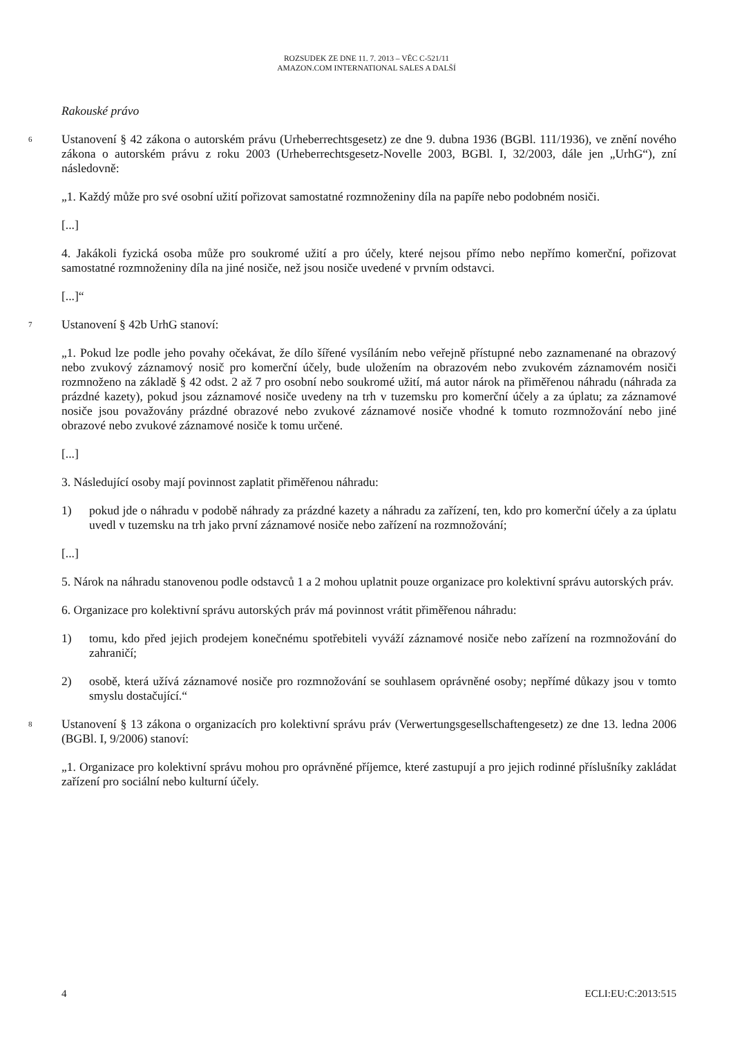ROZSUDEK ZE DNE 11. 7. 2013 – VĚC C-521/11
AMAZON.COM INTERNATIONAL SALES A DALŠÍ
Rakouské právo
6
Ustanovení § 42 zákona o autorském právu (Urheberrechtsgesetz) ze dne 9. dubna 1936 (BGBl. 111/1936), ve znění nového zákona o autorském právu z roku 2003 (Urheberrechtsgesetz-Novelle 2003, BGBl. I, 32/2003, dále jen „UrhG“), zní následovně:
„1. Každý může pro své osobní užití pořizovat samostatné rozmnoženiny díla na papíře nebo podobném nosiči.
[...]
4. Jakákoli fyzická osoba může pro soukromé užití a pro účely, které nejsou přímo nebo nepřímo komerční, pořizovat samostatné rozmnoženiny díla na jiné nosiče, než jsou nosiče uvedené v prvním odstavci.
[...]“
7
Ustanovení § 42b UrhG stanoví:
„1. Pokud lze podle jeho povahy očekávat, že dílo šířené vysíláním nebo veřejně přístupné nebo zaznamenané na obrazový nebo zvukový záznamový nosič pro komerční účely, bude uložením na obrazovém nebo zvukovém záznamovém nosiči rozmnoženo na základě § 42 odst. 2 až 7 pro osobní nebo soukromé užití, má autor nárok na přiměřenou náhradu (náhrada za prázdné kazety), pokud jsou záznamové nosiče uvedeny na trh v tuzemsku pro komerční účely a za úplatu; za záznamové nosiče jsou považovány prázdné obrazové nebo zvukové záznamové nosiče vhodné k tomuto rozmnožování nebo jiné obrazové nebo zvukové záznamové nosiče k tomu určené.
[...]
3. Následující osoby mají povinnost zaplatit přiměřenou náhradu:
1) pokud jde o náhradu v podobě náhrady za prázdné kazety a náhradu za zařízení, ten, kdo pro komerční účely a za úplatu uvedl v tuzemsku na trh jako první záznamové nosiče nebo zařízení na rozmnožování;
[...]
5. Nárok na náhradu stanovenou podle odstavců 1 a 2 mohou uplatnit pouze organizace pro kolektivní správu autorských práv.
6. Organizace pro kolektivní správu autorských práv má povinnost vrátit přiměřenou náhradu:
1) tomu, kdo před jejich prodejem konečnému spotřebiteli vyváží záznamové nosiče nebo zařízení na rozmnožování do zahraničí;
2) osobě, která užívá záznamové nosiče pro rozmnožování se souhlasem oprávněné osoby; nepřímé důkazy jsou v tomto smyslu dostačující.“
8
Ustanovení § 13 zákona o organizacích pro kolektivní správu práv (Verwertungsgesellschaftengesetz) ze dne 13. ledna 2006 (BGBl. I, 9/2006) stanoví:
„1. Organizace pro kolektivní správu mohou pro oprávněné příjemce, které zastupují a pro jejich rodinné příslušníky zakládat zařízení pro sociální nebo kulturní účely.
4 ECLI:EU:C:2013:515